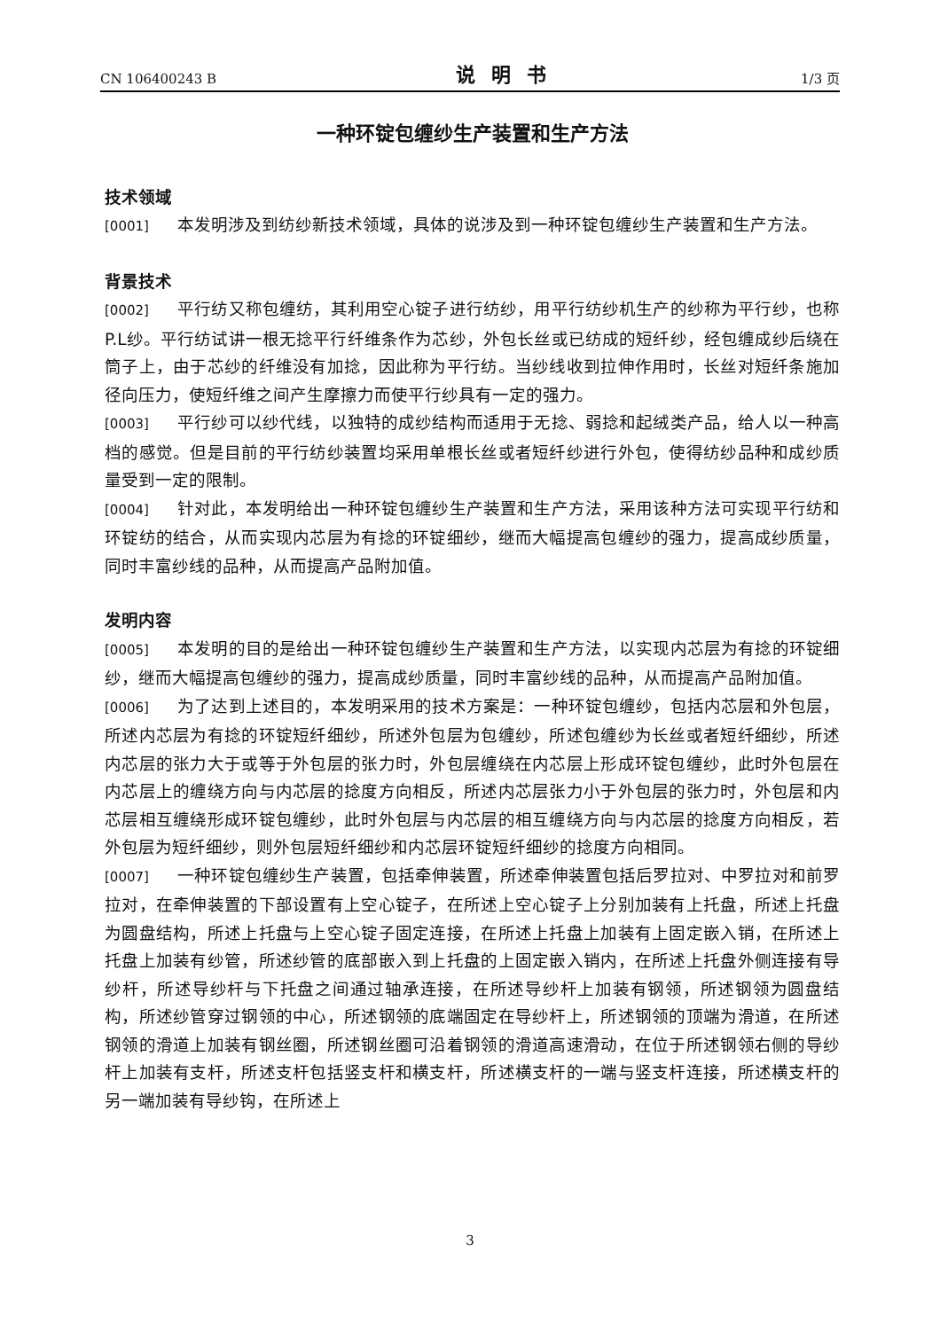CN 106400243 B 说明书 1/3 页
一种环锭包缠纱生产装置和生产方法
技术领域
[0001] 本发明涉及到纺纱新技术领域，具体的说涉及到一种环锭包缠纱生产装置和生产方法。
背景技术
[0002] 平行纺又称包缠纺，其利用空心锭子进行纺纱，用平行纺纱机生产的纱称为平行纱，也称P.L纱。平行纺试讲一根无捻平行纤维条作为芯纱，外包长丝或已纺成的短纤纱，经包缠成纱后绕在筒子上，由于芯纱的纤维没有加捻，因此称为平行纺。当纱线收到拉伸作用时，长丝对短纤条施加径向压力，使短纤维之间产生摩擦力而使平行纱具有一定的强力。
[0003] 平行纱可以纱代线，以独特的成纱结构而适用于无捻、弱捻和起绒类产品，给人以一种高档的感觉。但是目前的平行纺纱装置均采用单根长丝或者短纤纱进行外包，使得纺纱品种和成纱质量受到一定的限制。
[0004] 针对此，本发明给出一种环锭包缠纱生产装置和生产方法，采用该种方法可实现平行纺和环锭纺的结合，从而实现内芯层为有捻的环锭细纱，继而大幅提高包缠纱的强力，提高成纱质量，同时丰富纱线的品种，从而提高产品附加值。
发明内容
[0005] 本发明的目的是给出一种环锭包缠纱生产装置和生产方法，以实现内芯层为有捻的环锭细纱，继而大幅提高包缠纱的强力，提高成纱质量，同时丰富纱线的品种，从而提高产品附加值。
[0006] 为了达到上述目的，本发明采用的技术方案是：一种环锭包缠纱，包括内芯层和外包层，所述内芯层为有捻的环锭短纤细纱，所述外包层为包缠纱，所述包缠纱为长丝或者短纤细纱，所述内芯层的张力大于或等于外包层的张力时，外包层缠绕在内芯层上形成环锭包缠纱，此时外包层在内芯层上的缠绕方向与内芯层的捻度方向相反，所述内芯层张力小于外包层的张力时，外包层和内芯层相互缠绕形成环锭包缠纱，此时外包层与内芯层的相互缠绕方向与内芯层的捻度方向相反，若外包层为短纤细纱，则外包层短纤细纱和内芯层环锭短纤细纱的捻度方向相同。
[0007] 一种环锭包缠纱生产装置，包括牵伸装置，所述牵伸装置包括后罗拉对、中罗拉对和前罗拉对，在牵伸装置的下部设置有上空心锭子，在所述上空心锭子上分别加装有上托盘，所述上托盘为圆盘结构，所述上托盘与上空心锭子固定连接，在所述上托盘上加装有上固定嵌入销，在所述上托盘上加装有纱管，所述纱管的底部嵌入到上托盘的上固定嵌入销内，在所述上托盘外侧连接有导纱杆，所述导纱杆与下托盘之间通过轴承连接，在所述导纱杆上加装有钢领，所述钢领为圆盘结构，所述纱管穿过钢领的中心，所述钢领的底端固定在导纱杆上，所述钢领的顶端为滑道，在所述钢领的滑道上加装有钢丝圈，所述钢丝圈可沿着钢领的滑道高速滑动，在位于所述钢领右侧的导纱杆上加装有支杆，所述支杆包括竖支杆和横支杆，所述横支杆的一端与竖支杆连接，所述横支杆的另一端加装有导纱钩，在所述上
3